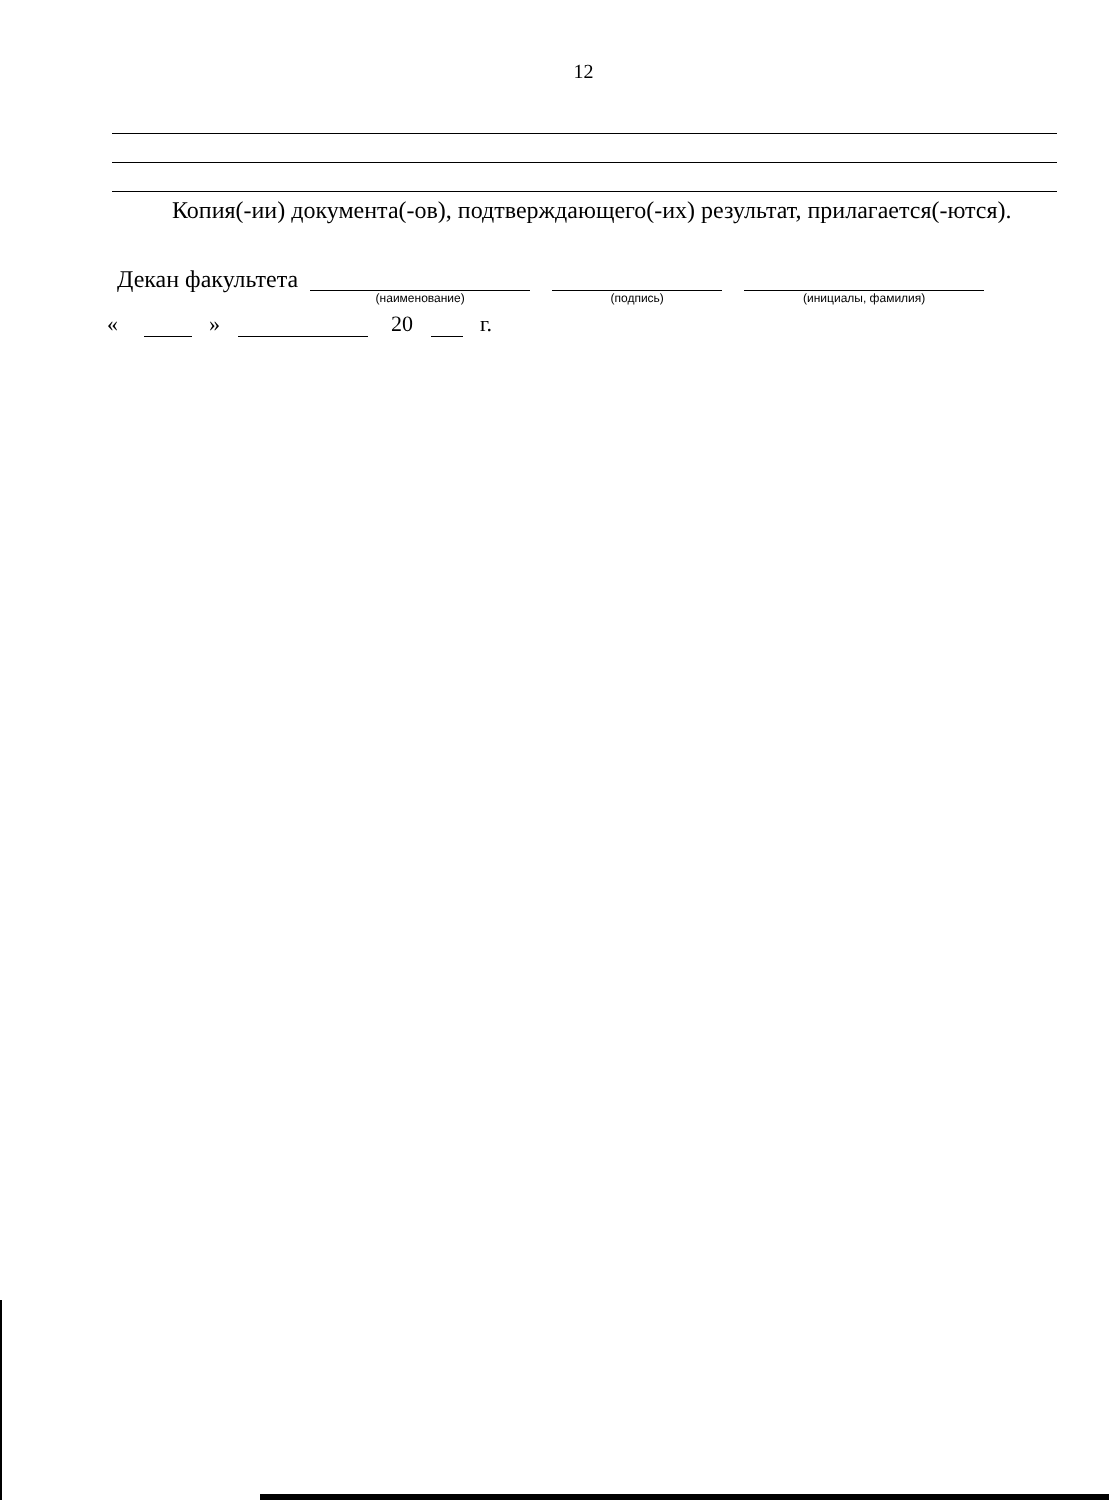12
Копия(-ии) документа(-ов), подтверждающего(-их) результат, прилагается(-ются).
Декан факультета
(наименование) (подпись) (инициалы, фамилия)
« » 20 г.